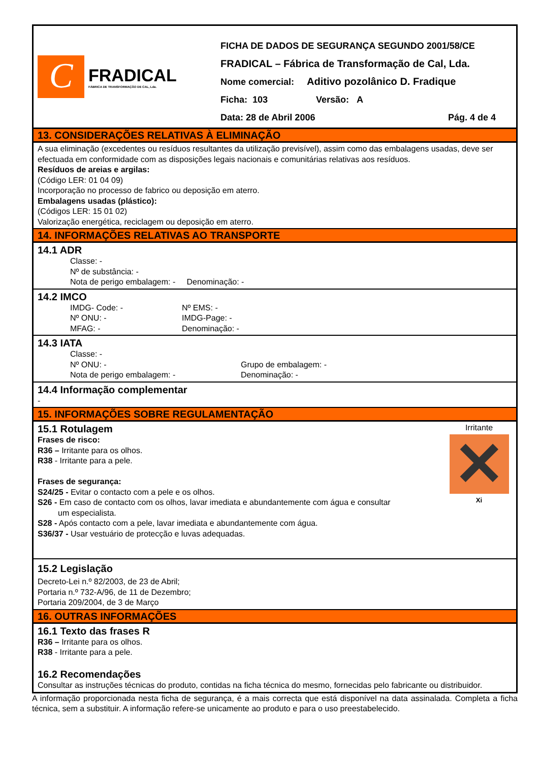C
FRADICAL
FÁBRICA DE TRANSFORMAÇÃO DE CAL, Lda.
FICHA DE DADOS DE SEGURANÇA SEGUNDO 2001/58/CE
FRADICAL – Fábrica de Transformação de Cal, Lda.
Nome comercial: Aditivo pozolânico D. Fradique
Ficha: 103 Versão: A
Data: 28 de Abril 2006 Pág. 4 de 4
13. CONSIDERAÇÕES RELATIVAS À ELIMINAÇÃO
A sua eliminação (excedentes ou resíduos resultantes da utilização previsível), assim como das embalagens usadas, deve ser efectuada em conformidade com as disposições legais nacionais e comunitárias relativas aos resíduos.
Resíduos de areias e argilas:
(Código LER: 01 04 09)
Incorporação no processo de fabrico ou deposição em aterro.
Embalagens usadas (plástico):
(Códigos LER: 15 01 02)
Valorização energética, reciclagem ou deposição em aterro.
14. INFORMAÇÕES RELATIVAS AO TRANSPORTE
14.1 ADR
Classe: -
Nº de substância: -
Nota de perigo embalagem: - Denominação: -
14.2 IMCO
IMDG- Code: - Nº EMS: -
Nº ONU: - IMDG-Page: -
MFAG: - Denominação: -
14.3 IATA
Classe: -
Nº ONU: - Grupo de embalagem: -
Nota de perigo embalagem: - Denominação: -
14.4 Informação complementar
-
15. INFORMAÇÕES SOBRE REGULAMENTAÇÃO
15.1 Rotulagem
Frases de risco:
R36 – Irritante para os olhos.
R38 - Irritante para a pele.
Frases de segurança:
S24/25 - Evitar o contacto com a pele e os olhos.
S26 - Em caso de contacto com os olhos, lavar imediata e abundantemente com água e consultar
um especialista.
S28 - Após contacto com a pele, lavar imediata e abundantemente com água.
S36/37 - Usar vestuário de protecção e luvas adequadas.
Irritante
✕
Xi
15.2 Legislação
Decreto-Lei n.º 82/2003, de 23 de Abril;
Portaria n.º 732-A/96, de 11 de Dezembro;
Portaria 209/2004, de 3 de Março
16. OUTRAS INFORMAÇÕES
16.1 Texto das frases R
R36 – Irritante para os olhos.
R38 - Irritante para a pele.
16.2 Recomendações
Consultar as instruções técnicas do produto, contidas na ficha técnica do mesmo, fornecidas pelo fabricante ou distribuidor.
A informação proporcionada nesta ficha de segurança, é a mais correcta que está disponível na data assinalada. Completa a ficha técnica, sem a substituir. A informação refere-se unicamente ao produto e para o uso preestabelecido.